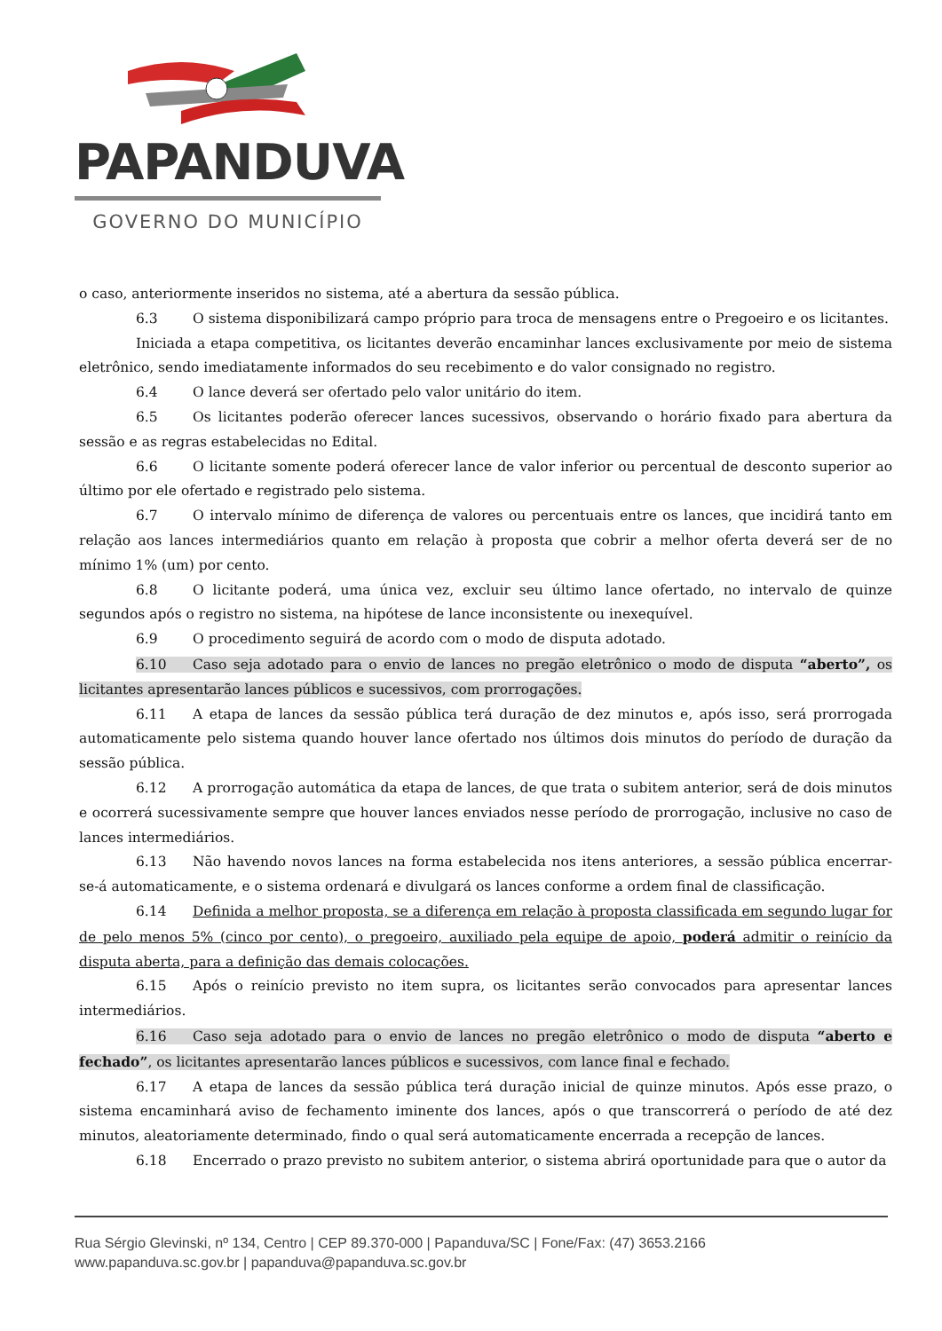PAPANDUVA
GOVERNO DO MUNICÍPIO
o caso, anteriormente inseridos no sistema, até a abertura da sessão pública.
6.3 O sistema disponibilizará campo próprio para troca de mensagens entre o Pregoeiro e os licitantes.
Iniciada a etapa competitiva, os licitantes deverão encaminhar lances exclusivamente por meio de sistema eletrônico, sendo imediatamente informados do seu recebimento e do valor consignado no registro.
6.4 O lance deverá ser ofertado pelo valor unitário do item.
6.5 Os licitantes poderão oferecer lances sucessivos, observando o horário fixado para abertura da sessão e as regras estabelecidas no Edital.
6.6 O licitante somente poderá oferecer lance de valor inferior ou percentual de desconto superior ao último por ele ofertado e registrado pelo sistema.
6.7 O intervalo mínimo de diferença de valores ou percentuais entre os lances, que incidirá tanto em relação aos lances intermediários quanto em relação à proposta que cobrir a melhor oferta deverá ser de no mínimo 1% (um) por cento.
6.8 O licitante poderá, uma única vez, excluir seu último lance ofertado, no intervalo de quinze segundos após o registro no sistema, na hipótese de lance inconsistente ou inexequível.
6.9 O procedimento seguirá de acordo com o modo de disputa adotado.
6.10 Caso seja adotado para o envio de lances no pregão eletrônico o modo de disputa “aberto”, os licitantes apresentarão lances públicos e sucessivos, com prorrogações.
6.11 A etapa de lances da sessão pública terá duração de dez minutos e, após isso, será prorrogada automaticamente pelo sistema quando houver lance ofertado nos últimos dois minutos do período de duração da sessão pública.
6.12 A prorrogação automática da etapa de lances, de que trata o subitem anterior, será de dois minutos e ocorrerá sucessivamente sempre que houver lances enviados nesse período de prorrogação, inclusive no caso de lances intermediários.
6.13 Não havendo novos lances na forma estabelecida nos itens anteriores, a sessão pública encerrar-se-á automaticamente, e o sistema ordenará e divulgará os lances conforme a ordem final de classificação.
6.14 Definida a melhor proposta, se a diferença em relação à proposta classificada em segundo lugar for de pelo menos 5% (cinco por cento), o pregoeiro, auxiliado pela equipe de apoio, poderá admitir o reinício da disputa aberta, para a definição das demais colocações.
6.15 Após o reinício previsto no item supra, os licitantes serão convocados para apresentar lances intermediários.
6.16 Caso seja adotado para o envio de lances no pregão eletrônico o modo de disputa “aberto e fechado”, os licitantes apresentarão lances públicos e sucessivos, com lance final e fechado.
6.17 A etapa de lances da sessão pública terá duração inicial de quinze minutos. Após esse prazo, o sistema encaminhará aviso de fechamento iminente dos lances, após o que transcorrerá o período de até dez minutos, aleatoriamente determinado, findo o qual será automaticamente encerrada a recepção de lances.
6.18 Encerrado o prazo previsto no subitem anterior, o sistema abrirá oportunidade para que o autor da
Rua Sérgio Glevinski, nº 134, Centro | CEP 89.370-000 | Papanduva/SC | Fone/Fax: (47) 3653.2166
www.papanduva.sc.gov.br | papanduva@papanduva.sc.gov.br